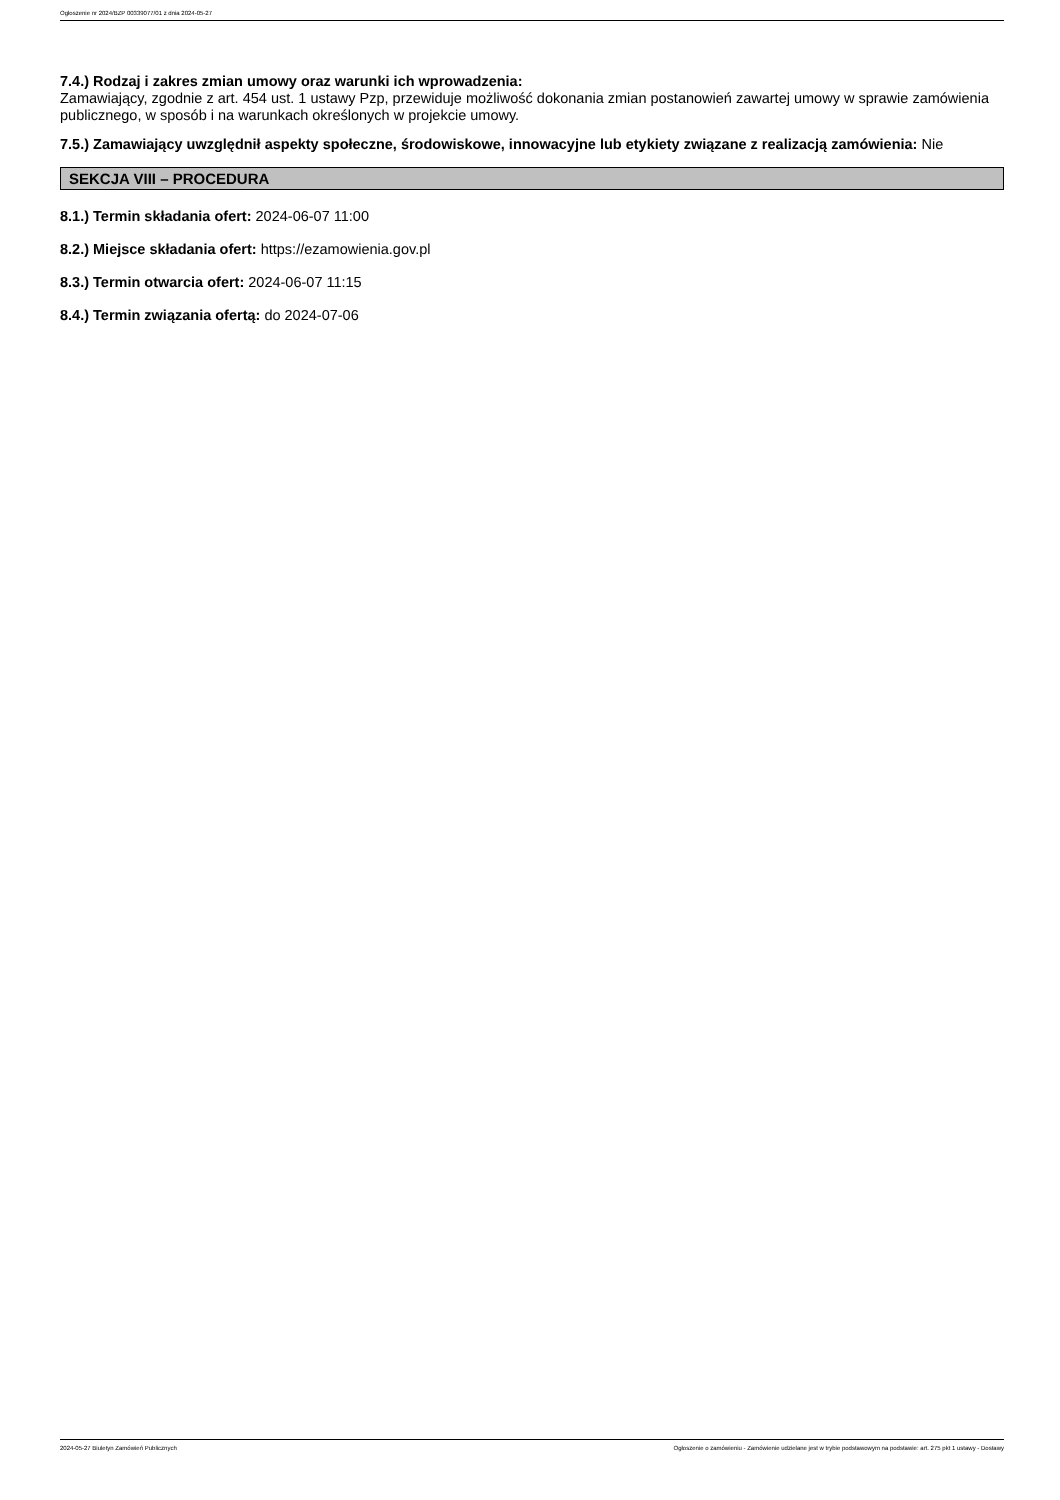Ogłoszenie nr 2024/BZP 00339077/01 z dnia 2024-05-27
7.4.) Rodzaj i zakres zmian umowy oraz warunki ich wprowadzenia:
Zamawiający, zgodnie z art. 454 ust. 1 ustawy Pzp, przewiduje możliwość dokonania zmian postanowień zawartej umowy w sprawie zamówienia publicznego, w sposób i na warunkach określonych w projekcie umowy.
7.5.) Zamawiający uwzględnił aspekty społeczne, środowiskowe, innowacyjne lub etykiety związane z realizacją zamówienia: Nie
SEKCJA VIII – PROCEDURA
8.1.) Termin składania ofert: 2024-06-07 11:00
8.2.) Miejsce składania ofert: https://ezamowienia.gov.pl
8.3.) Termin otwarcia ofert: 2024-06-07 11:15
8.4.) Termin związania ofertą: do 2024-07-06
2024-05-27 Biuletyn Zamówień Publicznych Ogłoszenie o zamówieniu - Zamówienie udzielane jest w trybie podstawowym na podstawie: art. 275 pkt 1 ustawy - Dostawy